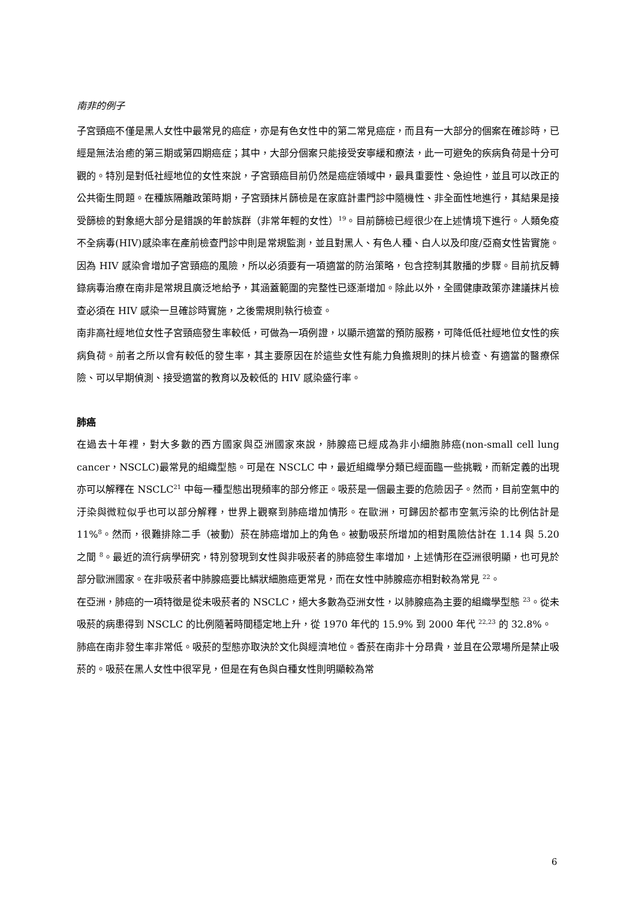南非的例子
子宮頸癌不僅是黑人女性中最常見的癌症，亦是有色女性中的第二常見癌症，而且有一大部分的個案在確診時，已經是無法治癒的第三期或第四期癌症；其中，大部分個案只能接受安寧緩和療法，此一可避免的疾病負荷是十分可觀的。特別是對低社經地位的女性來說，子宮頸癌目前仍然是癌症領域中，最具重要性、急迫性，並且可以改正的公共衛生問題。在種族隔離政策時期，子宮頸抹片篩檢是在家庭計畫門診中隨機性、非全面性地進行，其結果是接受篩檢的對象絕大部分是錯誤的年齡族群（非常年輕的女性）<sup>19</sup>。目前篩檢已經很少在上述情境下進行。人類免疫不全病毒(HIV)感染率在產前檢查門診中則是常規監測，並且對黑人、有色人種、白人以及印度/亞裔女性皆實施。因為 HIV 感染會增加子宮頸癌的風險，所以必須要有一項適當的防治策略，包含控制其散播的步驟。目前抗反轉錄病毒治療在南非是常規且廣泛地給予，其涵蓋範圍的完整性已逐漸增加。除此以外，全國健康政策亦建議抹片檢查必須在 HIV 感染一旦確診時實施，之後需規則執行檢查。
南非高社經地位女性子宮頸癌發生率較低，可做為一項例證，以顯示適當的預防服務，可降低低社經地位女性的疾病負荷。前者之所以會有較低的發生率，其主要原因在於這些女性有能力負擔規則的抹片檢查、有適當的醫療保險、可以早期偵測、接受適當的教育以及較低的 HIV 感染盛行率。
肺癌
在過去十年裡，對大多數的西方國家與亞洲國家來說，肺腺癌已經成為非小細胞肺癌(non-small cell lung cancer，NSCLC)最常見的組織型態。可是在 NSCLC 中，最近組織學分類已經面臨一些挑戰，而新定義的出現亦可以解釋在 NSCLC<sup>21</sup> 中每一種型態出現頻率的部分修正。吸菸是一個最主要的危險因子。然而，目前空氣中的汙染與微粒似乎也可以部分解釋，世界上觀察到肺癌增加情形。在歐洲，可歸因於都市空氣污染的比例估計是 11%<sup>8</sup>。然而，很難排除二手（被動）菸在肺癌增加上的角色。被動吸菸所增加的相對風險估計在 1.14 與 5.20 之間 <sup>8</sup>。最近的流行病學研究，特別發現到女性與非吸菸者的肺癌發生率增加，上述情形在亞洲很明顯，也可見於部分歐洲國家。在非吸菸者中肺腺癌要比鱗狀細胞癌更常見，而在女性中肺腺癌亦相對較為常見 <sup>22</sup>。
在亞洲，肺癌的一項特徵是從未吸菸者的 NSCLC，絕大多數為亞洲女性，以肺腺癌為主要的組織學型態 <sup>23</sup>。從未吸菸的病患得到 NSCLC 的比例隨著時間穩定地上升，從 1970 年代的 15.9% 到 2000 年代 <sup>22,23</sup> 的 32.8%。
肺癌在南非發生率非常低。吸菸的型態亦取決於文化與經濟地位。香菸在南非十分昂貴，並且在公眾場所是禁止吸菸的。吸菸在黑人女性中很罕見，但是在有色與白種女性則明顯較為常
6